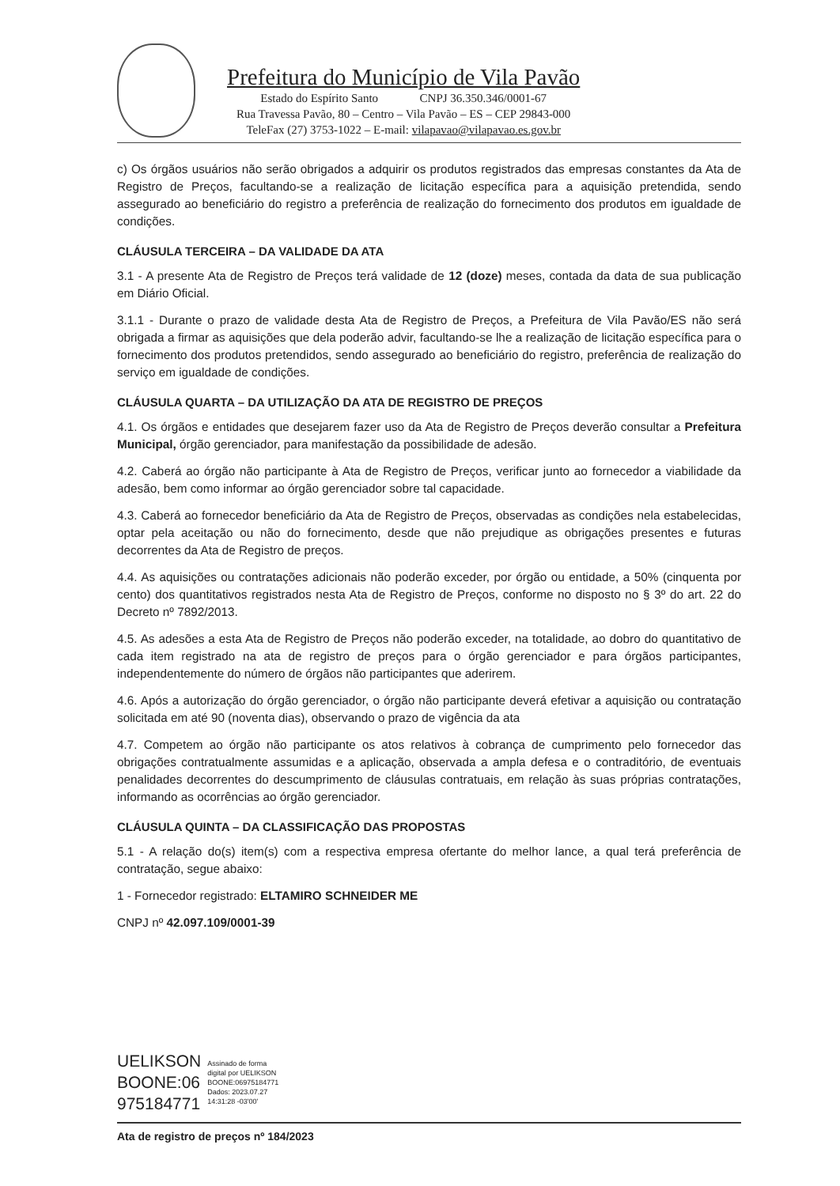Prefeitura do Município de Vila Pavão
Estado do Espírito Santo CNPJ 36.350.346/0001-67
Rua Travessa Pavão, 80 – Centro – Vila Pavão – ES – CEP 29843-000
TeleFax (27) 3753-1022 – E-mail: vilapavao@vilapavao.es.gov.br
c) Os órgãos usuários não serão obrigados a adquirir os produtos registrados das empresas constantes da Ata de Registro de Preços, facultando-se a realização de licitação específica para a aquisição pretendida, sendo assegurado ao beneficiário do registro a preferência de realização do fornecimento dos produtos em igualdade de condições.
CLÁUSULA TERCEIRA – DA VALIDADE DA ATA
3.1 - A presente Ata de Registro de Preços terá validade de 12 (doze) meses, contada da data de sua publicação em Diário Oficial.
3.1.1 - Durante o prazo de validade desta Ata de Registro de Preços, a Prefeitura de Vila Pavão/ES não será obrigada a firmar as aquisições que dela poderão advir, facultando-se lhe a realização de licitação específica para o fornecimento dos produtos pretendidos, sendo assegurado ao beneficiário do registro, preferência de realização do serviço em igualdade de condições.
CLÁUSULA QUARTA – DA UTILIZAÇÃO DA ATA DE REGISTRO DE PREÇOS
4.1. Os órgãos e entidades que desejarem fazer uso da Ata de Registro de Preços deverão consultar a Prefeitura Municipal, órgão gerenciador, para manifestação da possibilidade de adesão.
4.2. Caberá ao órgão não participante à Ata de Registro de Preços, verificar junto ao fornecedor a viabilidade da adesão, bem como informar ao órgão gerenciador sobre tal capacidade.
4.3. Caberá ao fornecedor beneficiário da Ata de Registro de Preços, observadas as condições nela estabelecidas, optar pela aceitação ou não do fornecimento, desde que não prejudique as obrigações presentes e futuras decorrentes da Ata de Registro de preços.
4.4. As aquisições ou contratações adicionais não poderão exceder, por órgão ou entidade, a 50% (cinquenta por cento) dos quantitativos registrados nesta Ata de Registro de Preços, conforme no disposto no § 3º do art. 22 do Decreto nº 7892/2013.
4.5. As adesões a esta Ata de Registro de Preços não poderão exceder, na totalidade, ao dobro do quantitativo de cada item registrado na ata de registro de preços para o órgão gerenciador e para órgãos participantes, independentemente do número de órgãos não participantes que aderirem.
4.6. Após a autorização do órgão gerenciador, o órgão não participante deverá efetivar a aquisição ou contratação solicitada em até 90 (noventa dias), observando o prazo de vigência da ata
4.7. Competem ao órgão não participante os atos relativos à cobrança de cumprimento pelo fornecedor das obrigações contratualmente assumidas e a aplicação, observada a ampla defesa e o contraditório, de eventuais penalidades decorrentes do descumprimento de cláusulas contratuais, em relação às suas próprias contratações, informando as ocorrências ao órgão gerenciador.
CLÁUSULA QUINTA – DA CLASSIFICAÇÃO DAS PROPOSTAS
5.1 - A relação do(s) item(s) com a respectiva empresa ofertante do melhor lance, a qual terá preferência de contratação, segue abaixo:
1 - Fornecedor registrado: ELTAMIRO SCHNEIDER ME
CNPJ nº 42.097.109/0001-39
UELIKSON
BOONE:06
975184771
Assinado de forma
digital por UELIKSON
BOONE:06975184771
Dados: 2023.07.27
14:31:28 -03'00'
Ata de registro de preços nº 184/2023